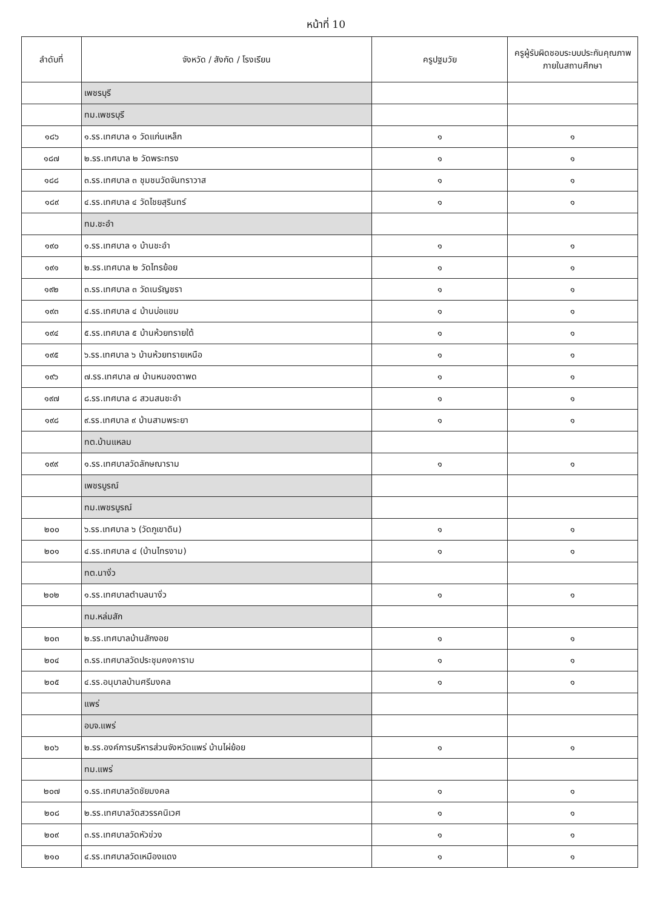หน้าที่ 10
| ลำดับที่ | จังหวัด / สังกัด / โรงเรียน | ครูปฐมวัย | ครูผู้รับผิดชอบระบบประกันคุณภาพภายในสถานศึกษา |
| --- | --- | --- | --- |
| | เพชรบุรี | | |
| | ทม.เพชรบุรี | | |
| ๑๘๖ | ๑.รร.เทศบาล ๑ วัดแก่นเหล็ก | ๑ | ๑ |
| ๑๘๗ | ๒.รร.เทศบาล ๒ วัดพระทรง | ๑ | ๑ |
| ๑๘๘ | ๓.รร.เทศบาล ๓ ชุมชนวัดจันทราวาส | ๑ | ๑ |
| ๑๘๙ | ๔.รร.เทศบาล ๔ วัดไชยสุรินทร์ | ๑ | ๑ |
| | ทม.ชะอำ | | |
| ๑๙๐ | ๑.รร.เทศบาล ๑ บ้านชะอำ | ๑ | ๑ |
| ๑๙๑ | ๒.รร.เทศบาล ๒ วัดไทรย้อย | ๑ | ๑ |
| ๑๙๒ | ๓.รร.เทศบาล ๓ วัดเนรัญชรา | ๑ | ๑ |
| ๑๙๓ | ๔.รร.เทศบาล ๔ บ้านบ่อแขม | ๑ | ๑ |
| ๑๙๔ | ๕.รร.เทศบาล ๕ บ้านห้วยทรายใต้ | ๑ | ๑ |
| ๑๙๕ | ๖.รร.เทศบาล ๖ บ้านห้วยทรายเหนือ | ๑ | ๑ |
| ๑๙๖ | ๗.รร.เทศบาล ๗ บ้านหนองตาพด | ๑ | ๑ |
| ๑๙๗ | ๘.รร.เทศบาล ๘ สวนสนชะอำ | ๑ | ๑ |
| ๑๙๘ | ๙.รร.เทศบาล ๙ บ้านสามพระยา | ๑ | ๑ |
| | ทต.บ้านแหลม | | |
| ๑๙๙ | ๑.รร.เทศบาลวัดลักษณาราม | ๑ | ๑ |
| | เพชรบูรณ์ | | |
| | ทม.เพชรบูรณ์ | | |
| ๒๐๐ | ๖.รร.เทศบาล ๖ (วัดภูเขาดิน) | ๑ | ๑ |
| ๒๐๑ | ๔.รร.เทศบาล ๔ (บ้านไทรงาม) | ๑ | ๑ |
| | ทต.นางั่ว | | |
| ๒๐๒ | ๑.รร.เทศบาลตำบลนางั่ว | ๑ | ๑ |
| | ทม.หล่มสัก | | |
| ๒๐๓ | ๒.รร.เทศบาลบ้านสักงอย | ๑ | ๑ |
| ๒๐๔ | ๓.รร.เทศบาลวัดประชุมคงคาราม | ๑ | ๑ |
| ๒๐๕ | ๔.รร.อนุบาลบ้านศรีมงคล | ๑ | ๑ |
| | แพร่ | | |
| | อบจ.แพร่ | | |
| ๒๐๖ | ๒.รร.องค์การบริหารส่วนจังหวัดแพร่ บ้านไผ่ย้อย | ๑ | ๑ |
| | ทม.แพร่ | | |
| ๒๐๗ | ๑.รร.เทศบาลวัดชัยมงคล | ๑ | ๑ |
| ๒๐๘ | ๒.รร.เทศบาลวัดสวรรคนิเวศ | ๑ | ๑ |
| ๒๐๙ | ๓.รร.เทศบาลวัดหัวข่วง | ๑ | ๑ |
| ๒๑๐ | ๔.รร.เทศบาลวัดเหมืองแดง | ๑ | ๑ |